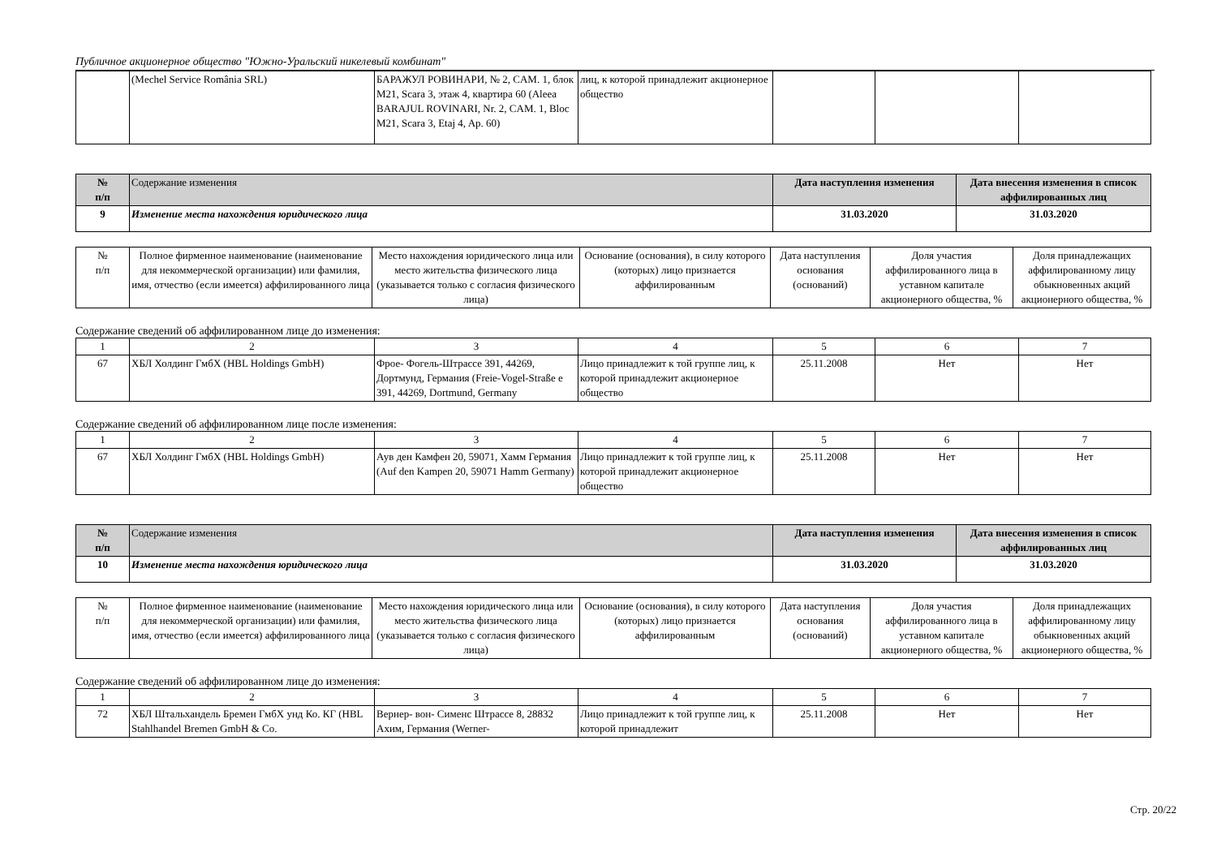Публичное акционерное общество "Южно-Уральский никелевый комбинат"
| | (Mechel Service România SRL) | БАРАЖУЛ РОВИНАРИ, № 2, CAM. 1, блок M21, Scara 3, этаж 4, квартира 60 (Aleea BARAJUL ROVINARI, Nr. 2, CAM. 1, Bloc M21, Scara 3, Etaj 4, Ap. 60) | лиц, к которой принадлежит акционерное общество | | | |
| № п/п | Содержание изменения | Дата наступления изменения | Дата внесения изменения в список аффилированных лиц |
| --- | --- | --- | --- |
| 9 | Изменение места нахождения юридического лица | 31.03.2020 | 31.03.2020 |
| № п/п | Полное фирменное наименование (наименование для некоммерческой организации) или фамилия, имя, отчество (если имеется) аффилированного лица | Место нахождения юридического лица или место жительства физического лица (указывается только с согласия физического лица) | Основание (основания), в силу которого (которых) лицо признается аффилированным | Дата наступления основания (оснований) | Доля участия аффилированного лица в уставном капитале акционерного общества, % | Доля принадлежащих аффилированному лицу обыкновенных акций акционерного общества, % |
Содержание сведений об аффилированном лице до изменения:
| 1 | 2 | 3 | 4 | 5 | 6 | 7 |
| 67 | ХБЛ Холдинг ГмбХ (HBL Holdings GmbH) | Фрое- Фогель-Штрассе 391, 44269, Дортмунд, Германия (Freie-Vogel-Straße e 391, 44269, Dortmund, Germany | Лицо принадлежит к той группе лиц, к которой принадлежит акционерное общество | 25.11.2008 | Нет | Нет |
Содержание сведений об аффилированном лице после изменения:
| 1 | 2 | 3 | 4 | 5 | 6 | 7 |
| 67 | ХБЛ Холдинг ГмбХ (HBL Holdings GmbH) | Аув ден Камфен 20, 59071, Хамм Германия (Auf den Kampen 20, 59071 Hamm Germany) | Лицо принадлежит к той группе лиц, к которой принадлежит акционерное общество | 25.11.2008 | Нет | Нет |
| № п/п | Содержание изменения | Дата наступления изменения | Дата внесения изменения в список аффилированных лиц |
| --- | --- | --- | --- |
| 10 | Изменение места нахождения юридического лица | 31.03.2020 | 31.03.2020 |
| № п/п | Полное фирменное наименование (наименование для некоммерческой организации) или фамилия, имя, отчество (если имеется) аффилированного лица | Место нахождения юридического лица или место жительства физического лица (указывается только с согласия физического лица) | Основание (основания), в силу которого (которых) лицо признается аффилированным | Дата наступления основания (оснований) | Доля участия аффилированного лица в уставном капитале акционерного общества, % | Доля принадлежащих аффилированному лицу обыкновенных акций акционерного общества, % |
Содержание сведений об аффилированном лице до изменения:
| 1 | 2 | 3 | 4 | 5 | 6 | 7 |
| 72 | ХБЛ Штальхандель Бремен ГмбХ унд Ко. КГ (HBL Stahlhandel Bremen GmbH & Co. | Вернер- вон- Сименс Штрассе 8, 28832 Ахим, Германия (Werner- | Лицо принадлежит к той группе лиц, к которой принадлежит | 25.11.2008 | Нет | Нет |
Стр. 20/22